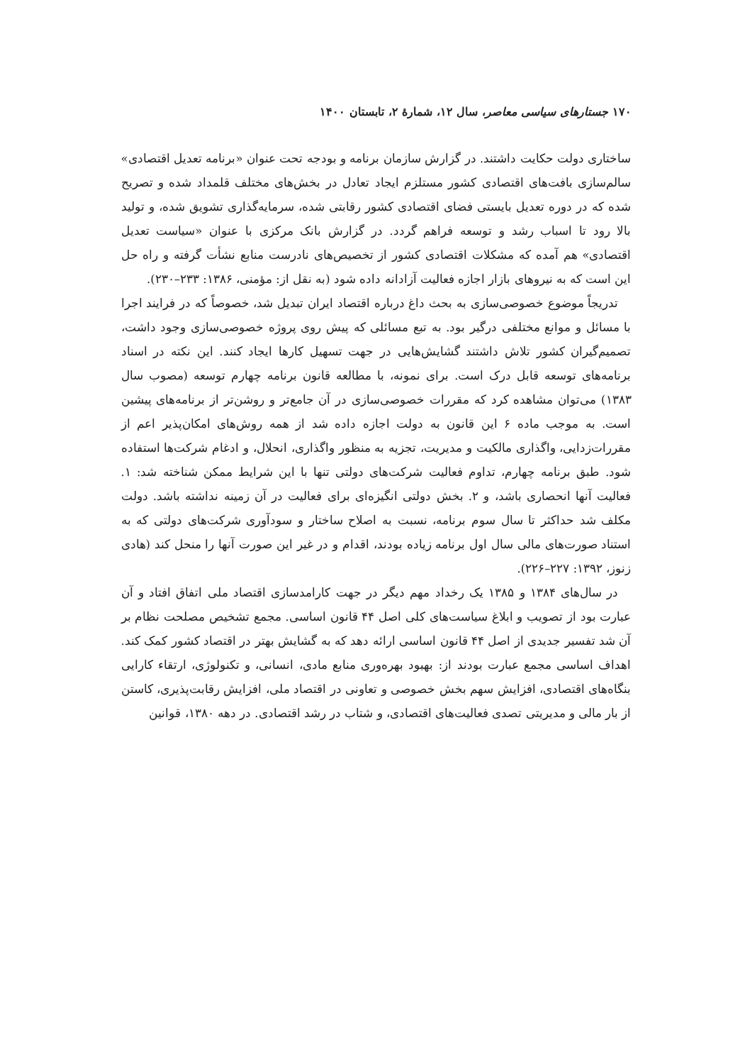۱۷۰ جستارهای سیاسی معاصر، سال ۱۲، شمارهٔ ۲، تابستان ۱۴۰۰
ساختاری دولت حکایت داشتند. در گزارش سازمان برنامه و بودجه تحت عنوان «برنامه تعدیل اقتصادی» سالم‌سازی بافت‌های اقتصادی کشور مستلزم ایجاد تعادل در بخش‌های مختلف قلمداد شده و تصریح شده که در دوره تعدیل بایستی فضای اقتصادی کشور رقابتی شده، سرمایه‌گذاری تشویق شده، و تولید بالا رود تا اسباب رشد و توسعه فراهم گردد. در گزارش بانک مرکزی با عنوان «سیاست تعدیل اقتصادی» هم آمده که مشکلات اقتصادی کشور از تخصیص‌های نادرست منابع نشأت گرفته و راه حل این است که به نیروهای بازار اجازه فعالیت آزادانه داده شود (به نقل از: مؤمنی، ۱۳۸۶: ۲۳۳–۲۳۰).
تدریجاً موضوع خصوصی‌سازی به بحث داغ درباره اقتصاد ایران تبدیل شد، خصوصاً که در فرایند اجرا با مسائل و موانع مختلفی درگیر بود. به تبع مسائلی که پیش روی پروژه خصوصی‌سازی وجود داشت، تصمیم‌گیران کشور تلاش داشتند گشایش‌هایی در جهت تسهیل کارها ایجاد کنند. این نکته در اسناد برنامه‌های توسعه قابل درک است. برای نمونه، با مطالعه قانون برنامه چهارم توسعه (مصوب سال ۱۳۸۳) می‌توان مشاهده کرد که مقررات خصوصی‌سازی در آن جامع‌تر و روشن‌تر از برنامه‌های پیشین است. به موجب ماده ۶ این قانون به دولت اجازه داده شد از همه روش‌های امکان‌پذیر اعم از مقررات‌زدایی، واگذاری مالکیت و مدیریت، تجزیه به منظور واگذاری، انحلال، و ادغام شرکت‌ها استفاده شود. طبق برنامه چهارم، تداوم فعالیت شرکت‌های دولتی تنها با این شرایط ممکن شناخته شد: ۱. فعالیت آنها انحصاری باشد، و ۲. بخش دولتی انگیزه‌ای برای فعالیت در آن زمینه نداشته باشد. دولت مکلف شد حداکثر تا سال سوم برنامه، نسبت به اصلاح ساختار و سودآوری شرکت‌های دولتی که به استناد صورت‌های مالی سال اول برنامه زیاده بودند، اقدام و در غیر این صورت آنها را منحل کند (هادی زنوز، ۱۳۹۲: ۲۲۷–۲۲۶).
در سال‌های ۱۳۸۴ و ۱۳۸۵ یک رخداد مهم دیگر در جهت کارامدسازی اقتصاد ملی اتفاق افتاد و آن عبارت بود از تصویب و ابلاغ سیاست‌های کلی اصل ۴۴ قانون اساسی. مجمع تشخیص مصلحت نظام بر آن شد تفسیر جدیدی از اصل ۴۴ قانون اساسی ارائه دهد که به گشایش بهتر در اقتصاد کشور کمک کند. اهداف اساسی مجمع عبارت بودند از: بهبود بهره‌وری منابع مادی، انسانی، و تکنولوژی، ارتقاء کارایی بنگاه‌های اقتصادی، افزایش سهم بخش خصوصی و تعاونی در اقتصاد ملی، افزایش رقابت‌پذیری، کاستن از بار مالی و مدیریتی تصدی فعالیت‌های اقتصادی، و شتاب در رشد اقتصادی. در دهه ۱۳۸۰، قوانین